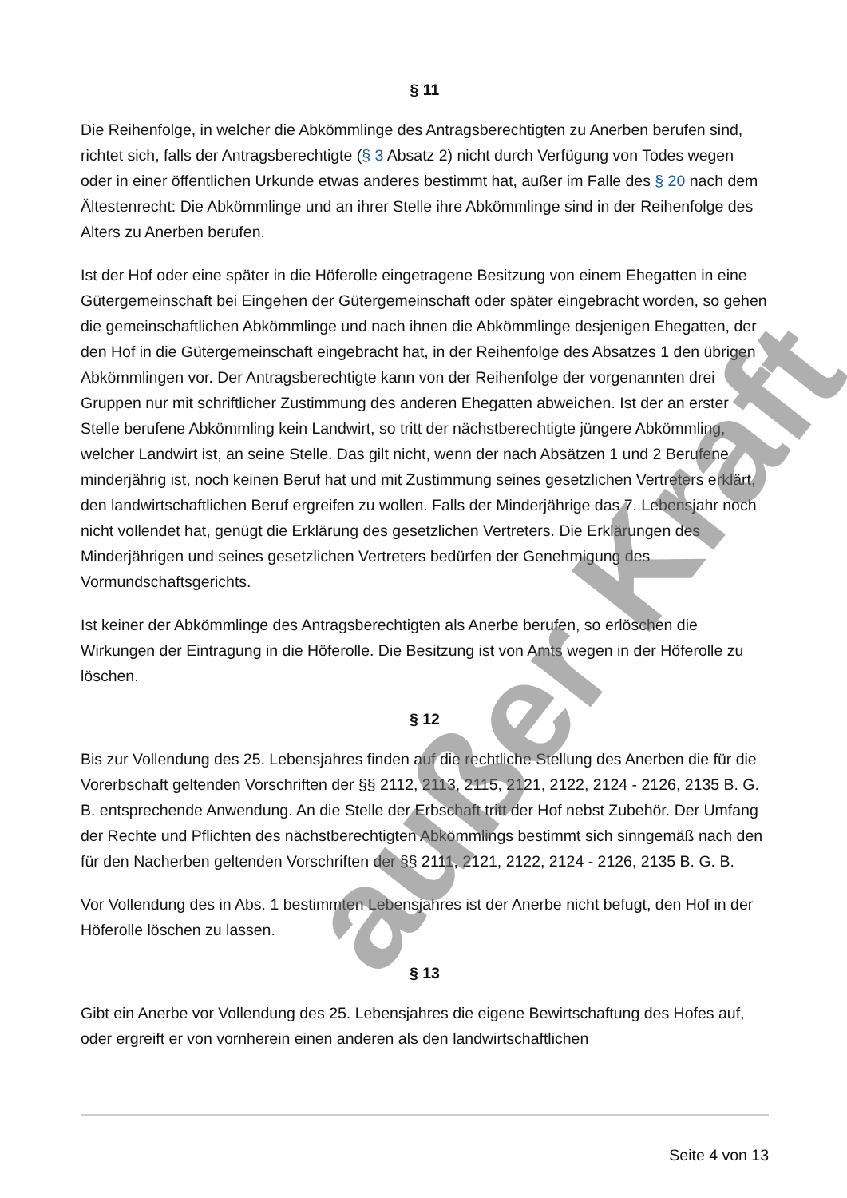§ 11
Die Reihenfolge, in welcher die Abkömmlinge des Antragsberechtigten zu Anerben berufen sind, richtet sich, falls der Antragsberechtigte (§ 3 Absatz 2) nicht durch Verfügung von Todes wegen oder in einer öffentlichen Urkunde etwas anderes bestimmt hat, außer im Falle des § 20 nach dem Ältestenrecht: Die Abkömmlinge und an ihrer Stelle ihre Abkömmlinge sind in der Reihenfolge des Alters zu Anerben berufen.
Ist der Hof oder eine später in die Höferolle eingetragene Besitzung von einem Ehegatten in eine Gütergemeinschaft bei Eingehen der Gütergemeinschaft oder später eingebracht worden, so gehen die gemeinschaftlichen Abkömmlinge und nach ihnen die Abkömmlinge desjenigen Ehegatten, der den Hof in die Gütergemeinschaft eingebracht hat, in der Reihenfolge des Absatzes 1 den übrigen Abkömmlingen vor. Der Antragsberechtigte kann von der Reihenfolge der vorgenannten drei Gruppen nur mit schriftlicher Zustimmung des anderen Ehegatten abweichen. Ist der an erster Stelle berufene Abkömmling kein Landwirt, so tritt der nächstberechtigte jüngere Abkömmling, welcher Landwirt ist, an seine Stelle. Das gilt nicht, wenn der nach Absätzen 1 und 2 Berufene minderjährig ist, noch keinen Beruf hat und mit Zustimmung seines gesetzlichen Vertreters erklärt, den landwirtschaftlichen Beruf ergreifen zu wollen. Falls der Minderjährige das 7. Lebensjahr noch nicht vollendet hat, genügt die Erklärung des gesetzlichen Vertreters. Die Erklärungen des Minderjährigen und seines gesetzlichen Vertreters bedürfen der Genehmigung des Vormundschaftsgerichts.
Ist keiner der Abkömmlinge des Antragsberechtigten als Anerbe berufen, so erlöschen die Wirkungen der Eintragung in die Höferolle. Die Besitzung ist von Amts wegen in der Höferolle zu löschen.
§ 12
Bis zur Vollendung des 25. Lebensjahres finden auf die rechtliche Stellung des Anerben die für die Vorerbschaft geltenden Vorschriften der §§ 2112, 2113, 2115, 2121, 2122, 2124 - 2126, 2135 B. G. B. entsprechende Anwendung. An die Stelle der Erbschaft tritt der Hof nebst Zubehör. Der Umfang der Rechte und Pflichten des nächstberechtigten Abkömmlings bestimmt sich sinngemäß nach den für den Nacherben geltenden Vorschriften der §§ 2111, 2121, 2122, 2124 - 2126, 2135 B. G. B.
Vor Vollendung des in Abs. 1 bestimmten Lebensjahres ist der Anerbe nicht befugt, den Hof in der Höferolle löschen zu lassen.
§ 13
Gibt ein Anerbe vor Vollendung des 25. Lebensjahres die eigene Bewirtschaftung des Hofes auf, oder ergreift er von vornherein einen anderen als den landwirtschaftlichen
außer Kraft
Seite 4 von 13